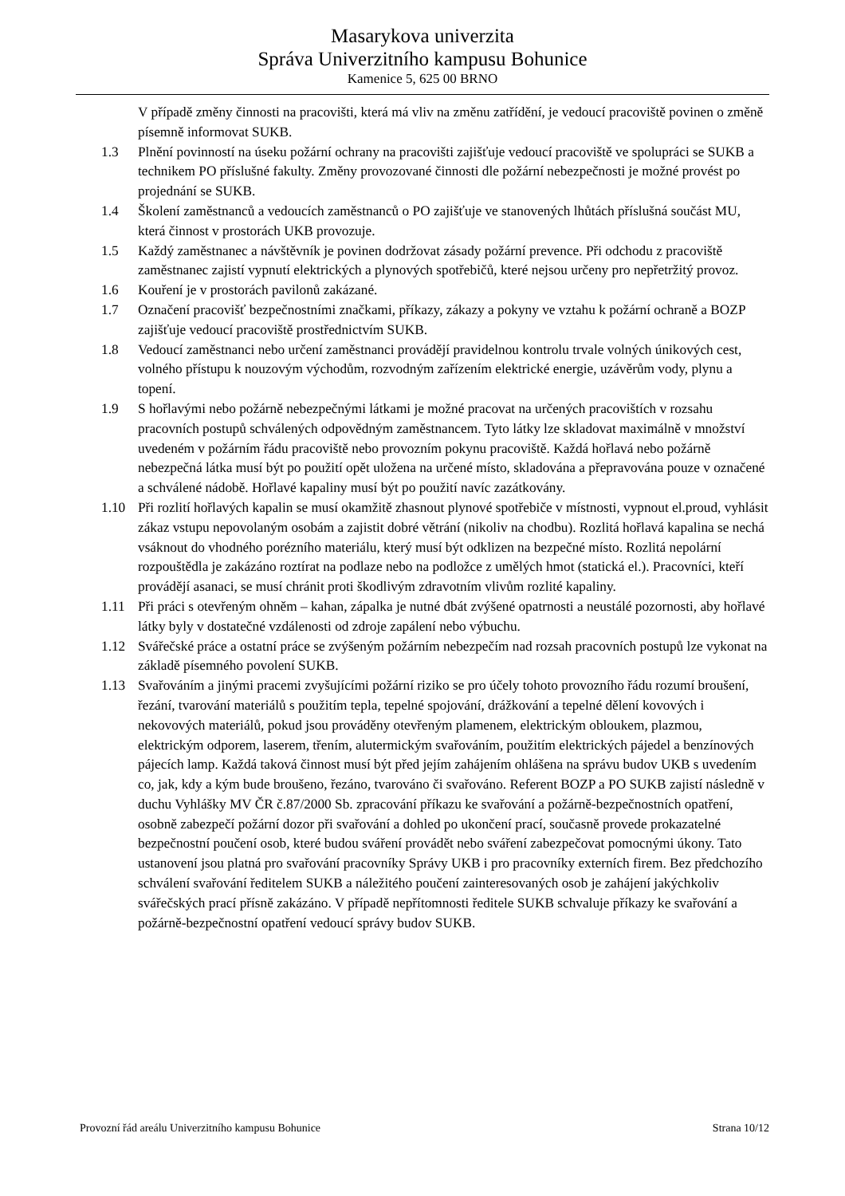Masarykova univerzita
Správa Univerzitního kampusu Bohunice
Kamenice 5, 625 00 BRNO
V případě změny činnosti na pracovišti, která má vliv na změnu zatřídění, je vedoucí pracoviště povinen o změně písemně informovat SUKB.
1.3 Plnění povinností na úseku požární ochrany na pracovišti zajišťuje vedoucí pracoviště ve spolupráci se SUKB a technikem PO příslušné fakulty. Změny provozované činnosti dle požární nebezpečnosti je možné provést po projednání se SUKB.
1.4 Školení zaměstnanců a vedoucích zaměstnanců o PO zajišťuje ve stanovených lhůtách příslušná součást MU, která činnost v prostorách UKB provozuje.
1.5 Každý zaměstnanec a návštěvník je povinen dodržovat zásady požární prevence. Při odchodu z pracoviště zaměstnanec zajistí vypnutí elektrických a plynových spotřebičů, které nejsou určeny pro nepřetržitý provoz.
1.6 Kouření je v prostorách pavilonů zakázané.
1.7 Označení pracovišť bezpečnostními značkami, příkazy, zákazy a pokyny ve vztahu k požární ochraně a BOZP zajišťuje vedoucí pracoviště prostřednictvím SUKB.
1.8 Vedoucí zaměstnanci nebo určení zaměstnanci provádějí pravidelnou kontrolu trvale volných únikových cest, volného přístupu k nouzovým východům, rozvodným zařízením elektrické energie, uzávěrům vody, plynu a topení.
1.9 S hořlavými nebo požárně nebezpečnými látkami je možné pracovat na určených pracovištích v rozsahu pracovních postupů schválených odpovědným zaměstnancem. Tyto látky lze skladovat maximálně v množství uvedeném v požárním řádu pracoviště nebo provozním pokynu pracoviště. Každá hořlavá nebo požárně nebezpečná látka musí být po použití opět uložena na určené místo, skladována a přepravována pouze v označené a schválené nádobě. Hořlavé kapaliny musí být po použití navíc zazátkovány.
1.10 Při rozlití hořlavých kapalin se musí okamžitě zhasnout plynové spotřebiče v místnosti, vypnout el.proud, vyhlásit zákaz vstupu nepovolaným osobám a zajistit dobré větrání (nikoliv na chodbu). Rozlitá hořlavá kapalina se nechá vsáknout do vhodného porézního materiálu, který musí být odklizen na bezpečné místo. Rozlitá nepolární rozpouštědla je zakázáno roztírat na podlaze nebo na podložce z umělých hmot (statická el.). Pracovníci, kteří provádějí asanaci, se musí chránit proti škodlivým zdravotním vlivům rozlité kapaliny.
1.11 Při práci s otevřeným ohněm – kahan, zápalka je nutné dbát zvýšené opatrnosti a neustálé pozornosti, aby hořlavé látky byly v dostatečné vzdálenosti od zdroje zapálení nebo výbuchu.
1.12 Svářečské práce a ostatní práce se zvýšeným požárním nebezpečím nad rozsah pracovních postupů lze vykonat na základě písemného povolení SUKB.
1.13 Svařováním a jinými pracemi zvyšujícími požární riziko se pro účely tohoto provozního řádu rozumí broušení, řezání, tvarování materiálů s použitím tepla, tepelné spojování, drážkování a tepelné dělení kovových i nekovových materiálů, pokud jsou prováděny otevřeným plamenem, elektrickým obloukem, plazmou, elektrickým odporem, laserem, třením, alutermickým svařováním, použitím elektrických pájedel a benzínových pájecích lamp. Každá taková činnost musí být před jejím zahájením ohlášena na správu budov UKB s uvedením co, jak, kdy a kým bude broušeno, řezáno, tvarováno či svařováno. Referent BOZP a PO SUKB zajistí následně v duchu Vyhlášky MV ČR č.87/2000 Sb. zpracování příkazu ke svařování a požárně-bezpečnostních opatření, osobně zabezpečí požární dozor při svařování a dohled po ukončení prací, současně provede prokazatelné bezpečnostní poučení osob, které budou sváření provádět nebo sváření zabezpečovat pomocnými úkony. Tato ustanovení jsou platná pro svařování pracovníky Správy UKB i pro pracovníky externích firem. Bez předchozího schválení svařování ředitelem SUKB a náležitého poučení zainteresovaných osob je zahájení jakýchkoliv svářečských prací přísně zakázáno. V případě nepřítomnosti ředitele SUKB schvaluje příkazy ke svařování a požárně-bezpečnostní opatření vedoucí správy budov SUKB.
Provozní řád areálu Univerzitního kampusu Bohunice Strana 10/12